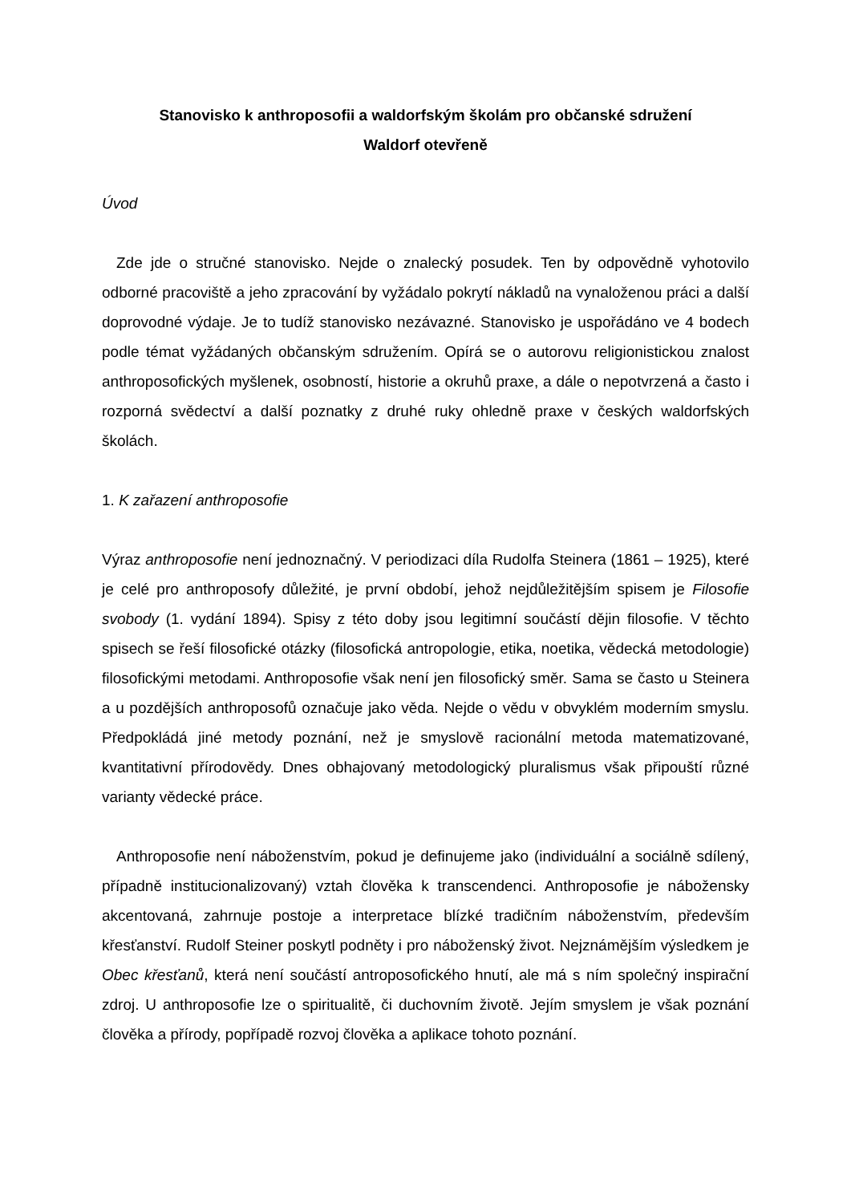Stanovisko k anthroposofii a waldorfským školám pro občanské sdružení
Waldorf otevřeně
Úvod
Zde jde o stručné stanovisko. Nejde o znalecký posudek. Ten by odpovědně vyhotovilo odborné pracoviště a jeho zpracování by vyžádalo pokrytí nákladů na vynaloženou práci a další doprovodné výdaje. Je to tudíž stanovisko nezávazné. Stanovisko je uspořádáno ve 4 bodech podle témat vyžádaných občanským sdružením. Opírá se o autorovu religionistickou znalost anthroposofických myšlenek, osobností, historie a okruhů praxe, a dále o nepotvrzená a často i rozporná svědectví a další poznatky z druhé ruky ohledně praxe v českých waldorfských školách.
1. K zařazení anthroposofie
Výraz anthroposofie není jednoznačný. V periodizaci díla Rudolfa Steinera (1861 – 1925), které je celé pro anthroposofy důležité, je první období, jehož nejdůležitějším spisem je Filosofie svobody (1. vydání 1894). Spisy z této doby jsou legitimní součástí dějin filosofie. V těchto spisech se řeší filosofické otázky (filosofická antropologie, etika, noetika, vědecká metodologie) filosofickými metodami. Anthroposofie však není jen filosofický směr. Sama se často u Steinera a u pozdějších anthroposofů označuje jako věda. Nejde o vědu v obvyklém moderním smyslu. Předpokládá jiné metody poznání, než je smyslově racionální metoda matematizované, kvantitativní přírodovědy. Dnes obhajovaný metodologický pluralismus však připouští různé varianty vědecké práce.
Anthroposofie není náboženstvím, pokud je definujeme jako (individuální a sociálně sdílený, případně institucionalizovaný) vztah člověka k transcendenci. Anthroposofie je nábožensky akcentovaná, zahrnuje postoje a interpretace blízké tradičním náboženstvím, především křesťanství. Rudolf Steiner poskytl podněty i pro náboženský život. Nejznámějším výsledkem je Obec křesťanů, která není součástí antroposofického hnutí, ale má s ním společný inspirační zdroj. U anthroposofie lze o spiritualitě, či duchovním životě. Jejím smyslem je však poznání člověka a přírody, popřípadě rozvoj člověka a aplikace tohoto poznání.